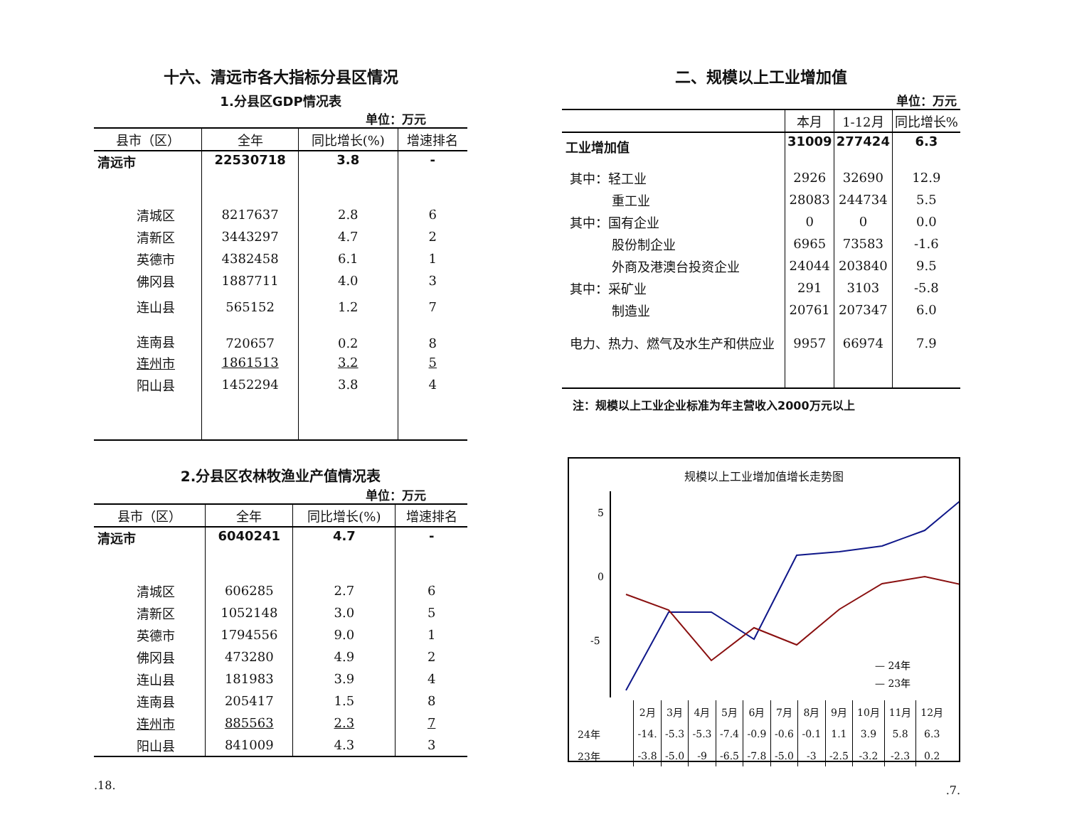十六、清远市各大指标分县区情况
1.分县区GDP情况表
单位：万元
| 县市（区） | 全年 | 同比增长(%) | 增速排名 |
| --- | --- | --- | --- |
| 清远市 | 22530718 | 3.8 | - |
| 清城区 | 8217637 | 2.8 | 6 |
| 清新区 | 3443297 | 4.7 | 2 |
| 英德市 | 4382458 | 6.1 | 1 |
| 佛冈县 | 1887711 | 4.0 | 3 |
| 连山县 | 565152 | 1.2 | 7 |
| 连南县 | 720657 | 0.2 | 8 |
| 连州市 | 1861513 | 3.2 | 5 |
| 阳山县 | 1452294 | 3.8 | 4 |
2.分县区农林牧渔业产值情况表
单位：万元
| 县市（区） | 全年 | 同比增长(%) | 增速排名 |
| --- | --- | --- | --- |
| 清远市 | 6040241 | 4.7 | - |
| 清城区 | 606285 | 2.7 | 6 |
| 清新区 | 1052148 | 3.0 | 5 |
| 英德市 | 1794556 | 9.0 | 1 |
| 佛冈县 | 473280 | 4.9 | 2 |
| 连山县 | 181983 | 3.9 | 4 |
| 连南县 | 205417 | 1.5 | 8 |
| 连州市 | 885563 | 2.3 | 7 |
| 阳山县 | 841009 | 4.3 | 3 |
.18.
二、规模以上工业增加值
单位：万元
| | 本月 | 1-12月 | 同比增长% |
| --- | --- | --- | --- |
| 工业增加值 | 31009 | 277424 | 6.3 |
| 其中：轻工业 | 2926 | 32690 | 12.9 |
| 重工业 | 28083 | 244734 | 5.5 |
| 其中：国有企业 | 0 | 0 | 0.0 |
| 股份制企业 | 6965 | 73583 | -1.6 |
| 外商及港澳台投资企业 | 24044 | 203840 | 9.5 |
| 其中：采矿业 | 291 | 3103 | -5.8 |
| 制造业 | 20761 | 207347 | 6.0 |
| 电力、热力、燃气及水生产和供应业 | 9957 | 66974 | 7.9 |
注：规模以上工业企业标准为年主营收入2000万元以上
规模以上工业增加值增长走势图
5
0
-5
— 24年
— 23年
| | 2月 | 3月 | 4月 | 5月 | 6月 | 7月 | 8月 | 9月 | 10月 | 11月 | 12月 |
| 24年 | -14. | -5.3 | -5.3 | -7.4 | -0.9 | -0.6 | -0.1 | 1.1 | 3.9 | 5.8 | 6.3 |
| 23年 | -3.8 | -5.0 | -9 | -6.5 | -7.8 | -5.0 | -3 | -2.5 | -3.2 | -2.3 | 0.2 |
.7.